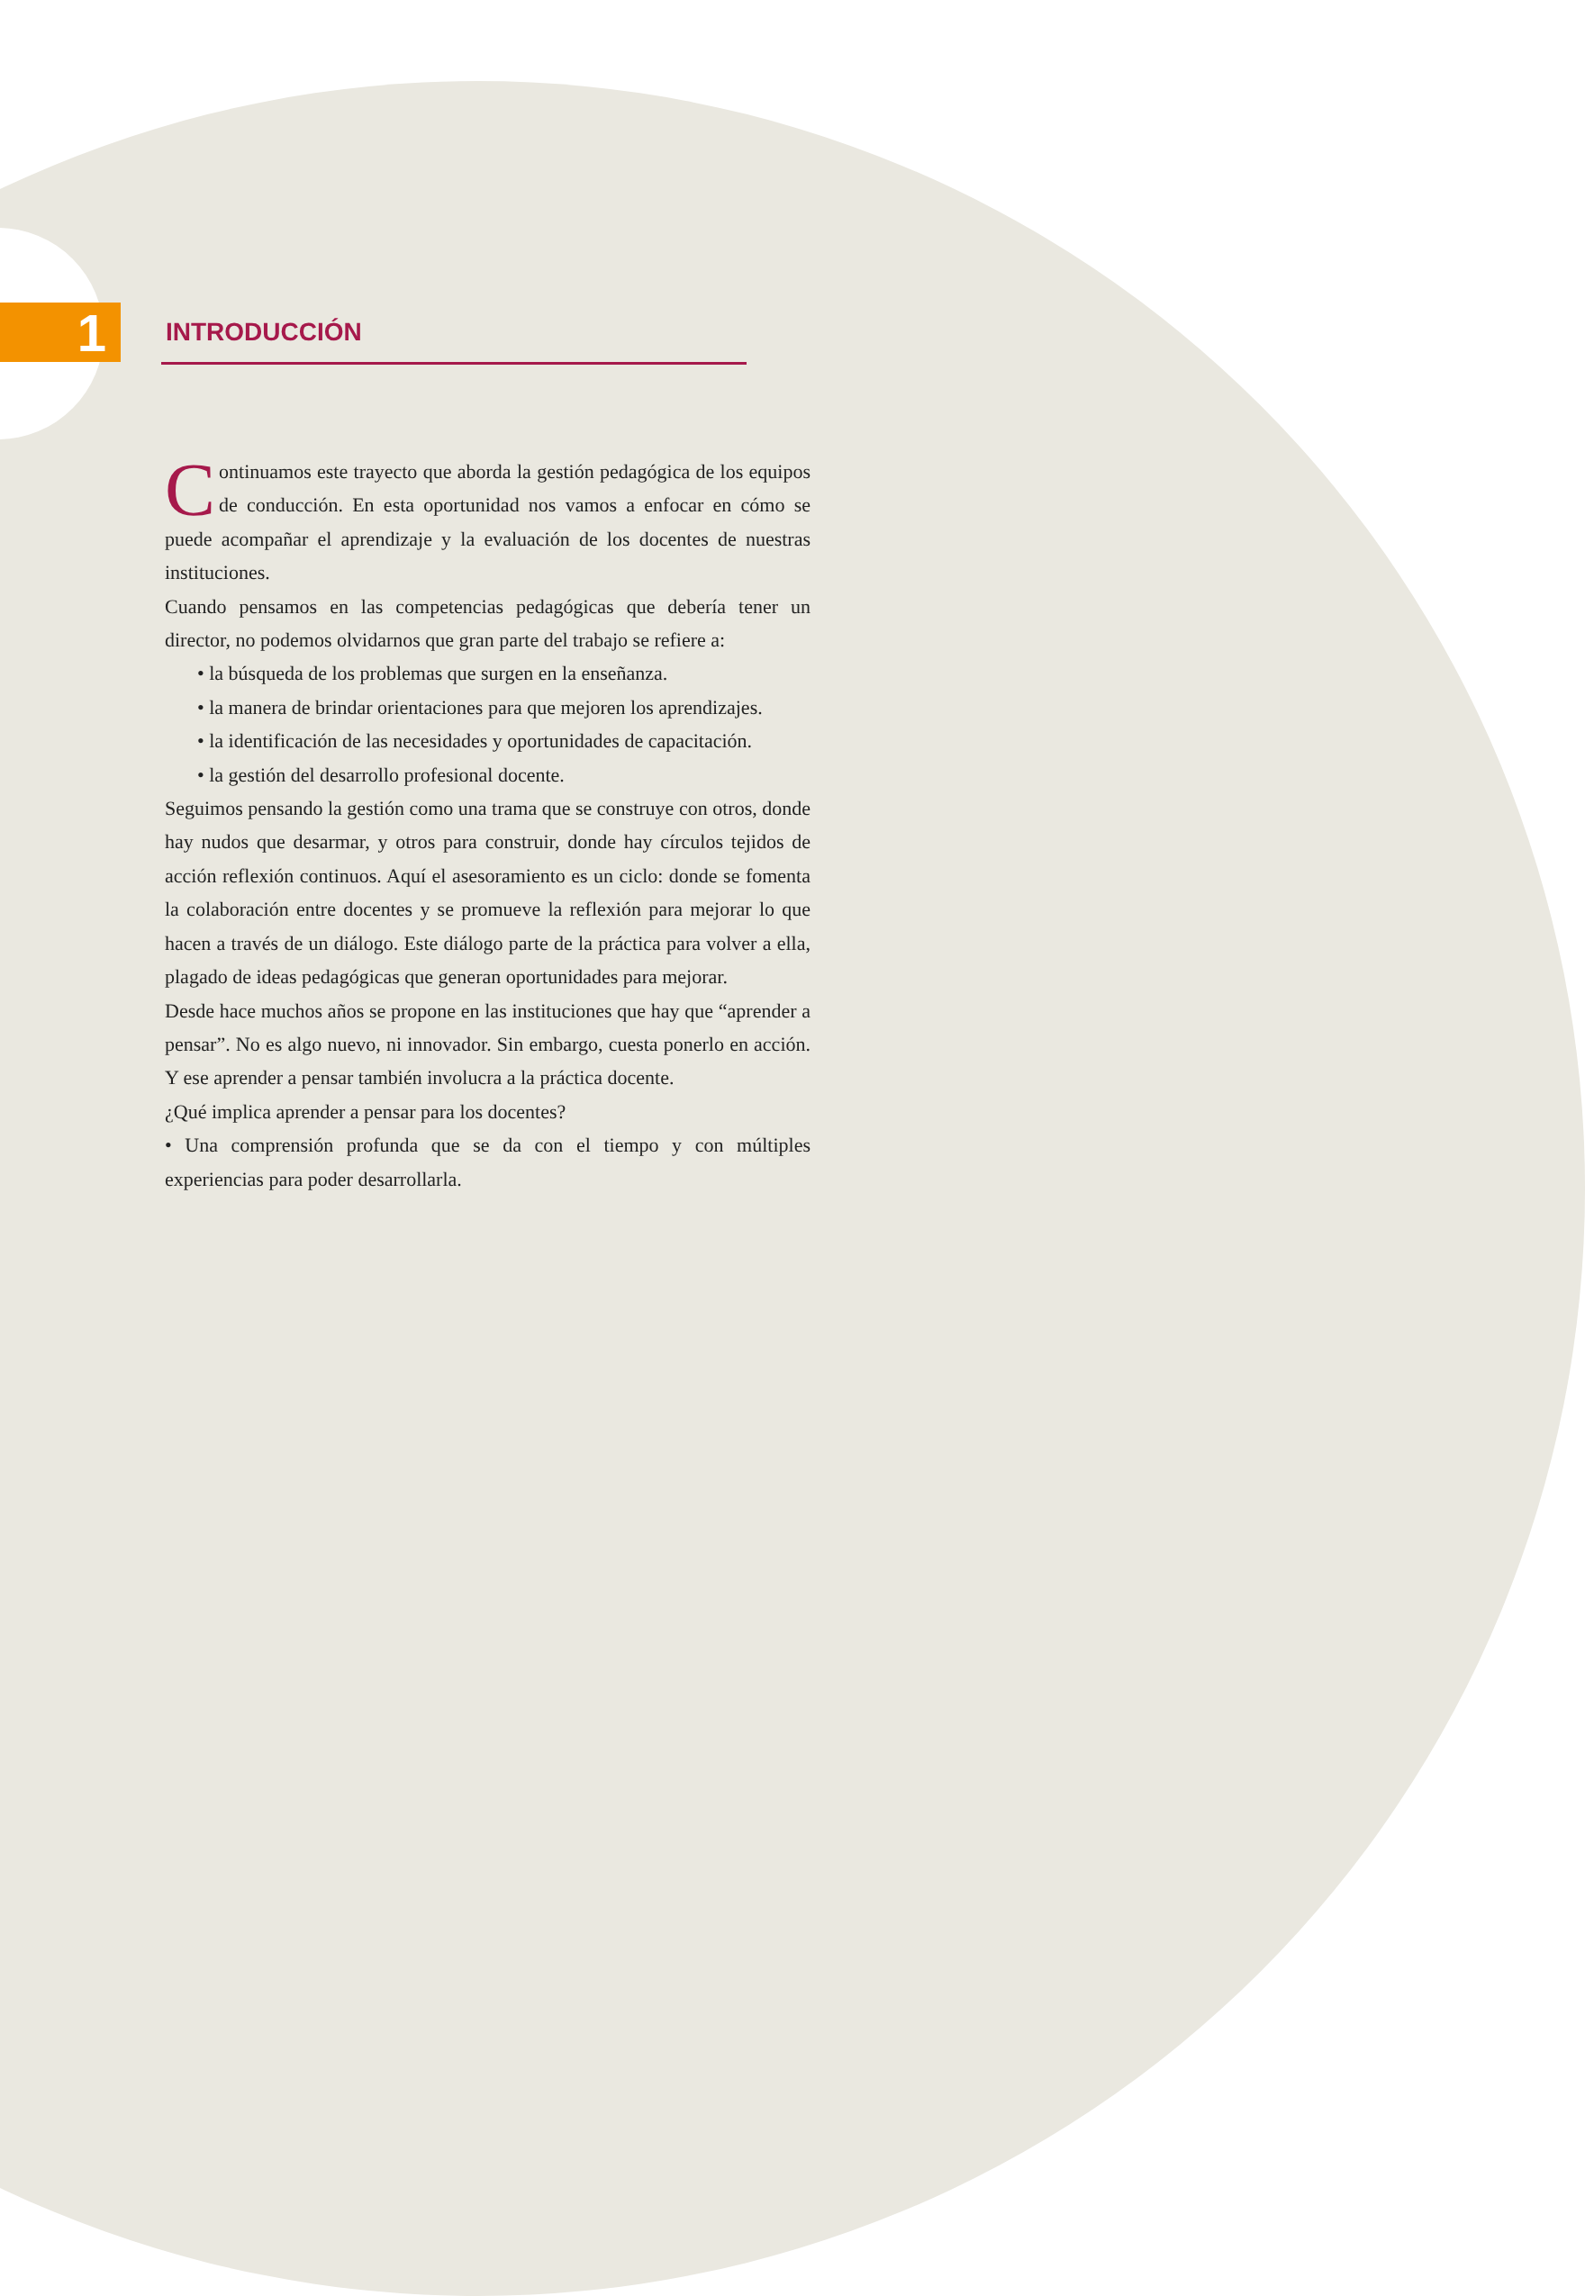1
INTRODUCCIÓN
Continuamos este trayecto que aborda la gestión pedagógica de los equipos de conducción. En esta oportunidad nos vamos a enfocar en cómo se puede acompañar el aprendizaje y la evaluación de los docentes de nuestras instituciones.
Cuando pensamos en las competencias pedagógicas que debería tener un director, no podemos olvidarnos que gran parte del trabajo se refiere a:
• la búsqueda de los problemas que surgen en la enseñanza.
• la manera de brindar orientaciones para que mejoren los aprendizajes.
• la identificación de las necesidades y oportunidades de capacitación.
• la gestión del desarrollo profesional docente.
Seguimos pensando la gestión como una trama que se construye con otros, donde hay nudos que desarmar, y otros para construir, donde hay círculos tejidos de acción reflexión continuos. Aquí el asesoramiento es un ciclo: donde se fomenta la colaboración entre docentes y se promueve la reflexión para mejorar lo que hacen a través de un diálogo. Este diálogo parte de la práctica para volver a ella, plagado de ideas pedagógicas que generan oportunidades para mejorar.
Desde hace muchos años se propone en las instituciones que hay que “aprender a pensar”. No es algo nuevo, ni innovador. Sin embargo, cuesta ponerlo en acción. Y ese aprender a pensar también involucra a la práctica docente.
¿Qué implica aprender a pensar para los docentes?
• Una comprensión profunda que se da con el tiempo y con múltiples experiencias para poder desarrollarla.